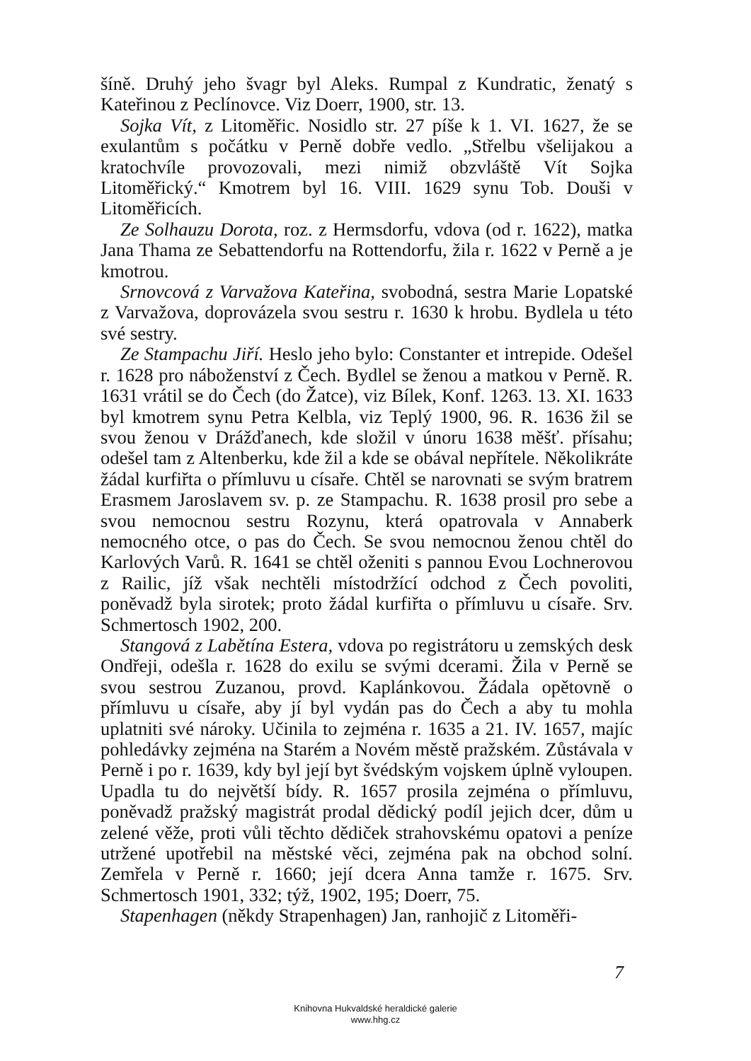šíně. Druhý jeho švagr byl Aleks. Rumpal z Kundratic, ženatý s Kateřinou z Peclínovce. Viz Doerr, 1900, str. 13.
Sojka Vít, z Litoměřic. Nosidlo str. 27 píše k 1. VI. 1627, že se exulantům s počátku v Perně dobře vedlo. „Střelbu všelijakou a kratochvíle provozovali, mezi nimiž obzvláště Vít Sojka Litoměřický.“ Kmotrem byl 16. VIII. 1629 synu Tob. Douši v Litoměřicích.
Ze Solhauzu Dorota, roz. z Hermsdorfu, vdova (od r. 1622), matka Jana Thama ze Sebattendorfu na Rottendorfu, žila r. 1622 v Perně a je kmotrou.
Srnovcová z Varvažova Kateřina, svobodná, sestra Marie Lopatské z Varvažova, doprovázela svou sestru r. 1630 k hrobu. Bydlela u této své sestry.
Ze Stampachu Jiří. Heslo jeho bylo: Constanter et intrepide. Odešel r. 1628 pro náboženství z Čech. Bydlel se ženou a matkou v Perně. R. 1631 vrátil se do Čech (do Žatce), viz Bílek, Konf. 1263. 13. XI. 1633 byl kmotrem synu Petra Kelbla, viz Teplý 1900, 96. R. 1636 žil se svou ženou v Drážďanech, kde složil v únoru 1638 měšť. přísahu; odešel tam z Altenberku, kde žil a kde se obával nepřítele. Několikráte žádal kurfiřta o přímluvu u císaře. Chtěl se narovnati se svým bratrem Erasmem Jaroslavem sv. p. ze Stampachu. R. 1638 prosil pro sebe a svou nemocnou sestru Rozynu, která opatrovala v Annaberk nemocného otce, o pas do Čech. Se svou nemocnou ženou chtěl do Karlových Varů. R. 1641 se chtěl oženiti s pannou Evou Lochnerovou z Railic, jíž však nechtěli místodržící odchod z Čech povoliti, poněvadž byla sirotek; proto žádal kurfiřta o přímluvu u císaře. Srv. Schmertosch 1902, 200.
Stangová z Labětína Estera, vdova po registrátoru u zemských desk Ondřeji, odešla r. 1628 do exilu se svými dcerami. Žila v Perně se svou sestrou Zuzanou, provd. Kaplánkovou. Žádala opětovně o přímluvu u císaře, aby jí byl vydán pas do Čech a aby tu mohla uplatniti své nároky. Učinila to zejména r. 1635 a 21. IV. 1657, majíc pohledávky zejména na Starém a Novém městě pražském. Zůstávala v Perně i po r. 1639, kdy byl její byt švédským vojskem úplně vyloupen. Upadla tu do největší bídy. R. 1657 prosila zejména o přímluvu, poněvadž pražský magistrát prodal dědický podíl jejich dcer, dům u zelené věže, proti vůli těchto dědiček strahovskému opatovi a peníze utržené upotřebil na městské věci, zejména pak na obchod solní. Zemřela v Perně r. 1660; její dcera Anna tamže r. 1675. Srv. Schmertosch 1901, 332; týž, 1902, 195; Doerr, 75.
Stapenhagen (někdy Strapenhagen) Jan, ranhojič z Litoměři-
7
Knihovna Hukvaldské heraldické galerie
www.hhg.cz